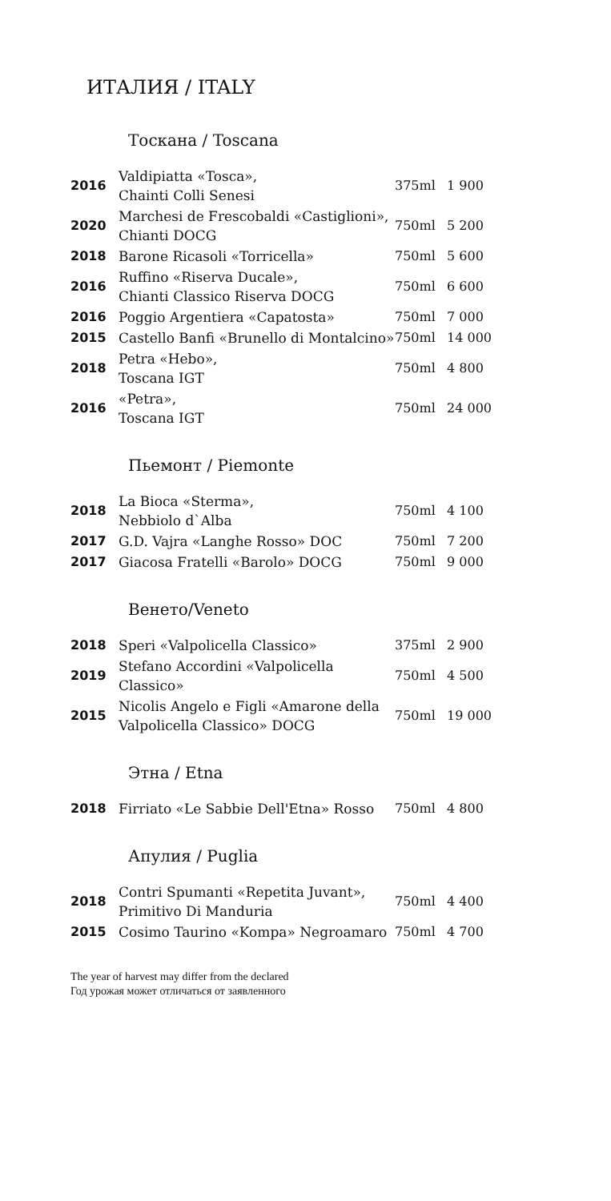ИТАЛИЯ / ITALY
Тоскана / Toscana
| 2016 | Valdipiatta «Tosca», Chainti Colli Senesi | 375ml | 1 900 |
| 2020 | Marchesi de Frescobaldi «Castiglioni», Chianti DOCG | 750ml | 5 200 |
| 2018 | Barone Ricasoli «Torricella» | 750ml | 5 600 |
| 2016 | Ruffino «Riserva Ducale», Chianti Classico Riserva DOCG | 750ml | 6 600 |
| 2016 | Poggio Argentiera «Capatosta» | 750ml | 7 000 |
| 2015 | Castello Banfi «Brunello di Montalcino» | 750ml | 14 000 |
| 2018 | Petra «Hebo», Toscana IGT | 750ml | 4 800 |
| 2016 | «Petra», Toscana IGT | 750ml | 24 000 |
Пьемонт / Piemonte
| 2018 | La Bioca «Sterma», Nebbiolo d`Alba | 750ml | 4 100 |
| 2017 | G.D. Vajra «Langhe Rosso» DOC | 750ml | 7 200 |
| 2017 | Giacosa Fratelli «Barolo» DOCG | 750ml | 9 000 |
Венето/Veneto
| 2018 | Speri «Valpolicella Classico» | 375ml | 2 900 |
| 2019 | Stefano Accordini «Valpolicella Classico» | 750ml | 4 500 |
| 2015 | Nicolis Angelo e Figli «Amarone della Valpolicella Classico» DOCG | 750ml | 19 000 |
Этна / Etna
| 2018 | Firriato «Le Sabbie Dell'Etna» Rosso | 750ml | 4 800 |
Апулия / Puglia
| 2018 | Contri Spumanti «Repetita Juvant», Primitivo Di Manduria | 750ml | 4 400 |
| 2015 | Cosimo Taurino «Kompa» Negroamaro | 750ml | 4 700 |
The year of harvest may differ from the declared
Год урожая может отличаться от заявленного